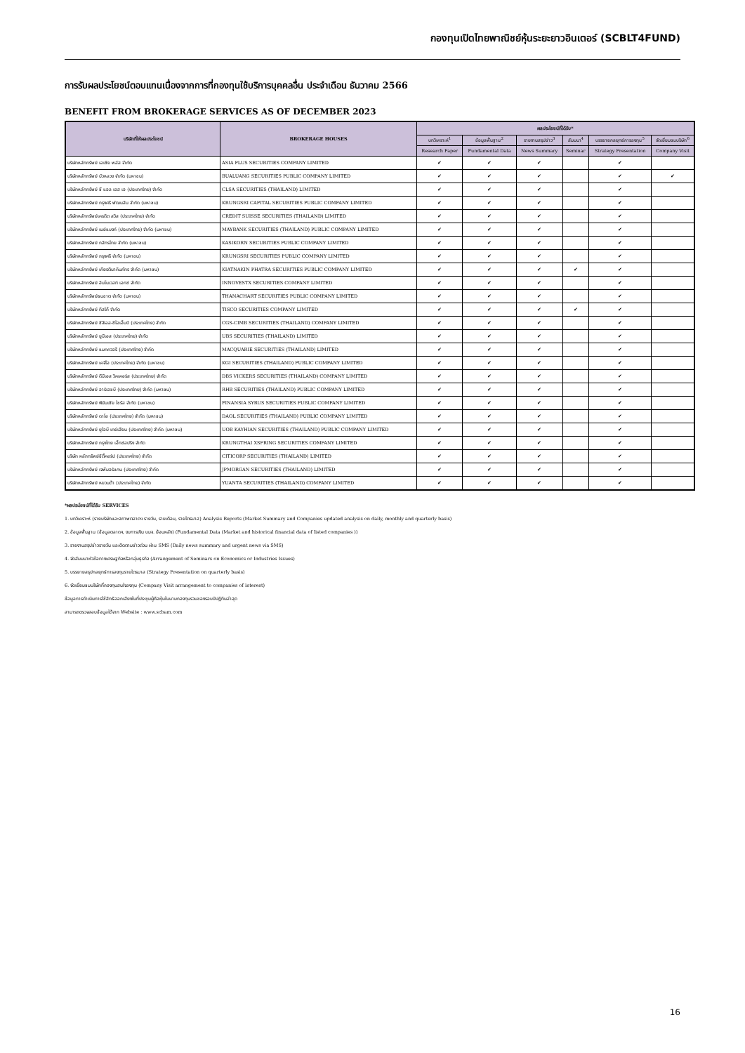กองทุนเปิดไทยพาณิชย์หุ้นระยะยาวอินเตอร์ (SCBLT4FUND)
การรับผลประโยชน์ตอบแทนเนื่องจากการที่กองทุนใช้บริการบุคคลอื่น ประจำเดือน ธันวาคม 2566
BENEFIT FROM BROKERAGE SERVICES AS OF DECEMBER 2023
| บริษัทที่ให้ผลประโยชน์ | BROKERAGE HOUSES | ผลประโยชน์ที่ได้รับ* | | | | | |
| --- | --- | --- | --- | --- | --- | --- | --- |
| | | บทวิเคราะห์<sup>1</sup> | ข้อมูลพื้นฐาน<sup>2</sup> | รายงานสรุปข่าว<sup>3</sup> | สัมมนา<sup>4</sup> | บรรยายกลยุทธ์การลงทุน<sup>5</sup> | จัดเยี่ยมชมบริษัท<sup>6</sup> |
| | | Research Paper | Fundamental Data | News Summary | Seminar | Strategy Presentation | Company Visit |
| บริษัทหลักทรัพย์ เอเซีย พลัส จำกัด | ASIA PLUS SECURITIES COMPANY LIMITED | ✔ | ✔ | ✔ | | ✔ | |
| บริษัทหลักทรัพย์ บัวหลวง จำกัด (มหาชน) | BUALUANG SECURITIES PUBLIC COMPANY LIMITED | ✔ | ✔ | ✔ | | ✔ | ✔ |
| บริษัทหลักทรัพย์ ซี แอล เอส เอ (ประเทศไทย) จำกัด | CLSA SECURITIES (THAILAND) LIMITED | ✔ | ✔ | ✔ | | ✔ | |
| บริษัทหลักทรัพย์ กรุงศรี พัฒนสิน จำกัด (มหาชน) | KRUNGSRI CAPITAL SECURITIES PUBLIC COMPANY LIMITED | ✔ | ✔ | ✔ | | ✔ | |
| บริษัทหลักทรัพย์เครดิต สวิส (ประเทศไทย) จำกัด | CREDIT SUISSE SECURITIES (THAILAND) LIMITED | ✔ | ✔ | ✔ | | ✔ | |
| บริษัทหลักทรัพย์ เมย์แบงก์ (ประเทศไทย) จำกัด (มหาชน) | MAYBANK SECURITIES (THAILAND) PUBLIC COMPANY LIMITED | ✔ | ✔ | ✔ | | ✔ | |
| บริษัทหลักทรัพย์ กสิกรไทย จำกัด (มหาชน) | KASIKORN SECURITIES PUBLIC COMPANY LIMITED | ✔ | ✔ | ✔ | | ✔ | |
| บริษัทหลักทรัพย์ กรุงศรี จำกัด (มหาชน) | KRUNGSRI SECURITIES PUBLIC COMPANY LIMITED | ✔ | ✔ | ✔ | | ✔ | |
| บริษัทหลักทรัพย์ เกียรตินาคินภัทร จำกัด (มหาชน) | KIATNAKIN PHATRA SECURITIES PUBLIC COMPANY LIMITED | ✔ | ✔ | ✔ | ✔ | ✔ | |
| บริษัทหลักทรัพย์ อินโนเวสท์ เอกซ์ จำกัด | INNOVESTX SECURITIES COMPANY LIMITED | ✔ | ✔ | ✔ | | ✔ | |
| บริษัทหลักทรัพย์ธนชาต จำกัด (มหาชน) | THANACHART SECURITIES PUBLIC COMPANY LIMITED | ✔ | ✔ | ✔ | | ✔ | |
| บริษัทหลักทรัพย์ ทิสโก้ จำกัด | TISCO SECURITIES COMPANY LIMITED | ✔ | ✔ | ✔ | ✔ | ✔ | |
| บริษัทหลักทรัพย์ ซีจีเอส-ซีไอเอ็มบี (ประเทศไทย) จำกัด | CGS-CIMB SECURITIES (THAILAND) COMPANY LIMITED | ✔ | ✔ | ✔ | | ✔ | |
| บริษัทหลักทรัพย์ ยูบีเอส (ประเทศไทย) จำกัด | UBS SECURITIES (THAILAND) LIMITED | ✔ | ✔ | ✔ | | ✔ | |
| บริษัทหลักทรัพย์ แมคควอรี (ประเทศไทย) จำกัด | MACQUARIE SECURITIES (THAILAND) LIMITED | ✔ | ✔ | ✔ | | ✔ | |
| บริษัทหลักทรัพย์ เคจีไอ (ประเทศไทย) จำกัด (มหาชน) | KGI SECURITIES (THAILAND) PUBLIC COMPANY LIMITED | ✔ | ✔ | ✔ | | ✔ | |
| บริษัทหลักทรัพย์ ดีบีเอส วิคเคอร์ส (ประเทศไทย) จำกัด | DBS VICKERS SECURITIES (THAILAND) COMPANY LIMITED | ✔ | ✔ | ✔ | | ✔ | |
| บริษัทหลักทรัพย์ อาร์เอชบี (ประเทศไทย) จำกัด (มหาชน) | RHB SECURITIES (THAILAND) PUBLIC COMPANY LIMITED | ✔ | ✔ | ✔ | | ✔ | |
| บริษัทหลักทรัพย์ ฟินันเซีย ไซรัส จำกัด (มหาชน) | FINANSIA SYRUS SECURITIES PUBLIC COMPANY LIMITED | ✔ | ✔ | ✔ | | ✔ | |
| บริษัทหลักทรัพย์ ดาโอ (ประเทศไทย) จำกัด (มหาชน) | DAOL SECURITIES (THAILAND) PUBLIC COMPANY LIMITED | ✔ | ✔ | ✔ | | ✔ | |
| บริษัทหลักทรัพย์ ยูโอบี เคย์เฮียน (ประเทศไทย) จำกัด (มหาชน) | UOB KAYHIAN SECURITIES (THAILAND) PUBLIC COMPANY LIMITED | ✔ | ✔ | ✔ | | ✔ | |
| บริษัทหลักทรัพย์ กรุงไทย เอ็กซ์สปริง จำกัด | KRUNGTHAI XSPRING SECURITIES COMPANY LIMITED | ✔ | ✔ | ✔ | | ✔ | |
| บริษัท หลักทรัพย์ซิตี้คอร์ป (ประเทศไทย) จำกัด | CITICORP SECURITIES (THAILAND) LIMITED | ✔ | ✔ | ✔ | | ✔ | |
| บริษัทหลักทรัพย์ เจพีมอร์แกน (ประเทศไทย) จำกัด | JPMORGAN SECURITIES (THAILAND) LIMITED | ✔ | ✔ | ✔ | | ✔ | |
| บริษัทหลักทรัพย์ หยวนต้า (ประเทศไทย) จำกัด | YUANTA SECURITIES (THAILAND) COMPANY LIMITED | ✔ | ✔ | ✔ | | ✔ | |
*ผลประโยชน์ที่ได้รับ SERVICES
1. บทวิเคราะห์ (รายบริษัทและสภาพตลาดฯ รายวัน, รายเดือน, รายไตรมาส) Analysis Reports (Market Summary and Companies updated analysis on daily, monthly and quarterly basis)
2. ข้อมูลพื้นฐาน (ข้อมูลตลาดฯ, งบการเงิน บมจ. ย้อนหลัง) (Fundamental Data (Market and historical financial data of listed companies ))
3. รายงานสรุปข่าวรายวัน และติดตามข่าวด่วน ผ่าน SMS (Daily news summary and urgent news via SMS)
4. จัดสัมมนาหัวข้อทางเศรษฐกิจหรือกลุ่มธุรกิจ (Arrangement of Seminars on Economics or Industries Issues)
5. บรรยายสรุปกลยุทธ์การลงทุนรายไตรมาส (Strategy Presentation on quarterly basis)
6. จัดเยี่ยมชมบริษัทที่กองทุนสนใจลงทุน (Company Visit arrangement to companies of interest)
ข้อมูลการดำเนินการใช้สิทธิออกเสียงในที่ประชุมผู้ถือหุ้นในนามกองทุนรวมของรอบปีปฏิทินล่าสุด
สามารถตรวจสอบข้อมูลได้จาก Website : www.scbam.com
16